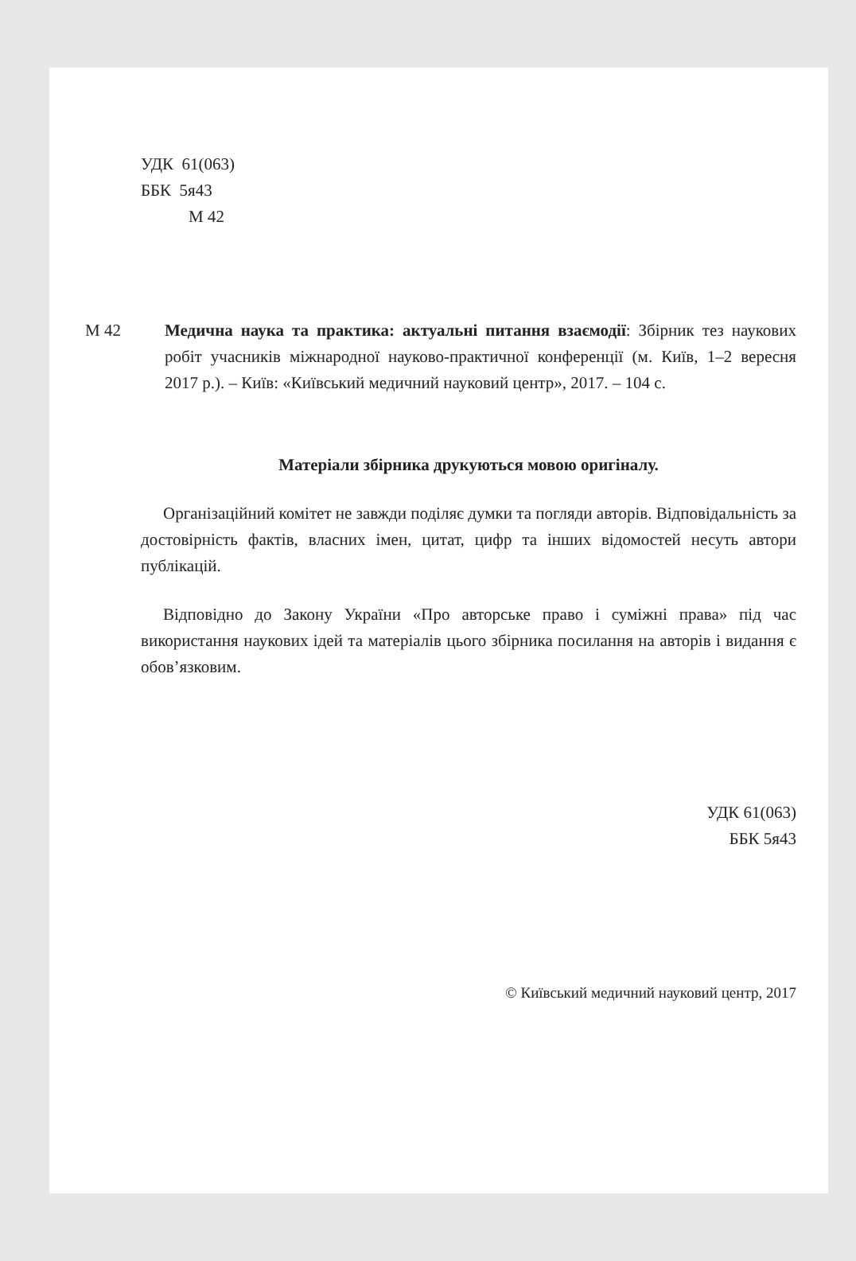УДК 61(063)
ББК 5я43
М 42
М 42 Медична наука та практика: актуальні питання взаємодії: Збірник тез наукових робіт учасників міжнародної науково-практичної конференції (м. Київ, 1–2 вересня 2017 р.). – Київ: «Київський медичний науковий центр», 2017. – 104 с.
Матеріали збірника друкуються мовою оригіналу.
Організаційний комітет не завжди поділяє думки та погляди авторів. Відповідальність за достовірність фактів, власних імен, цитат, цифр та інших відомостей несуть автори публікацій.
Відповідно до Закону України «Про авторське право і суміжні права» під час використання наукових ідей та матеріалів цього збірника посилання на авторів і видання є обов’язковим.
УДК 61(063)
ББК 5я43
© Київський медичний науковий центр, 2017